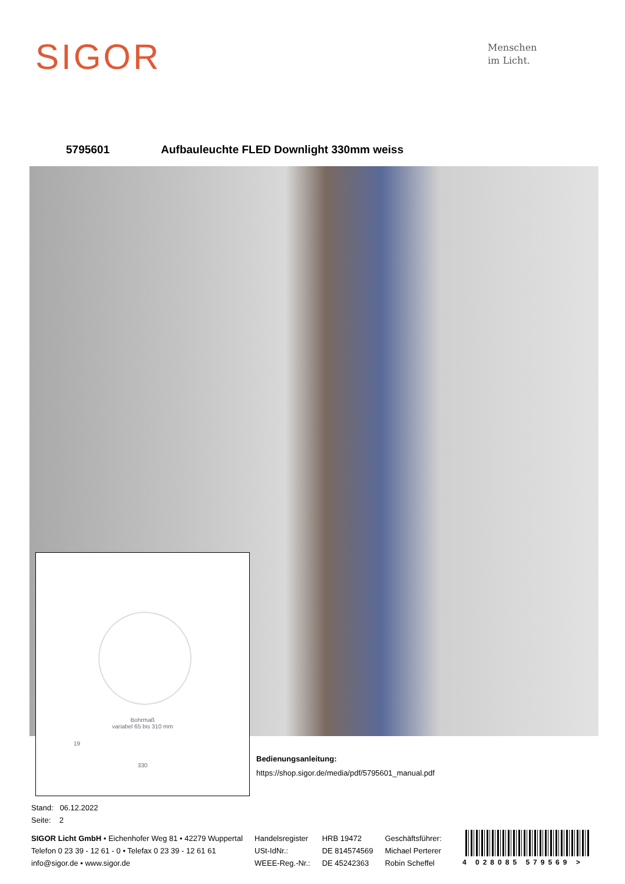SIGOR
Menschen
im Licht.
5795601 Aufbauleuchte FLED Downlight 330mm weiss
Bohrmaß
variabel 65 bis 310 mm
19
330
Bedienungsanleitung:
https://shop.sigor.de/media/pdf/5795601_manual.pdf
Stand: 06.12.2022
Seite: 2
SIGOR Licht GmbH • Eichenhofer Weg 81 • 42279 Wuppertal
Telefon 0 23 39 - 12 61 - 0 • Telefax 0 23 39 - 12 61 61
info@sigor.de • www.sigor.de
Handelsregister
USt-IdNr.:
WEEE-Reg.-Nr.:
HRB 19472
DE 814574569
DE 45242363
Geschäftsführer:
Michael Perterer
Robin Scheffel
4 028085 579569 >